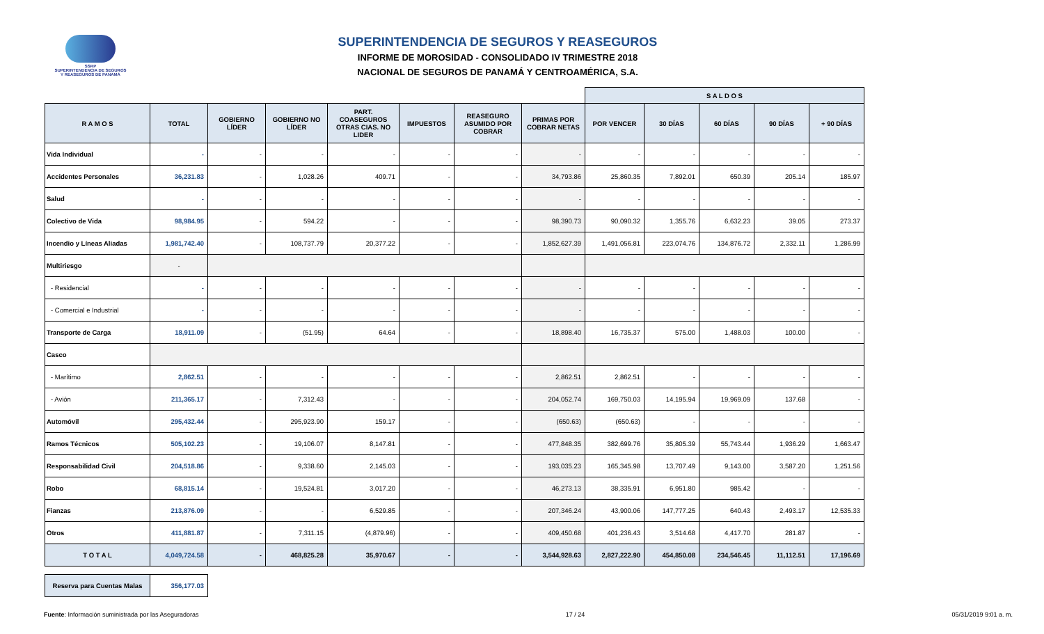SSRP
SUPERINTENDENCIA DE SEGUROS
Y REASEGUROS DE PANAMÁ
SUPERINTENDENCIA DE SEGUROS Y REASEGUROS
INFORME DE MOROSIDAD - CONSOLIDADO IV TRIMESTRE 2018
NACIONAL DE SEGUROS DE PANAMÁ Y CENTROAMÉRICA, S.A.
| | | | | | | | | S A L D O S | | | | |
| --- | --- | --- | --- | --- | --- | --- | --- | --- | --- | --- | --- | --- |
| R A M O S | TOTAL | GOBIERNO LÍDER | GOBIERNO NO LÍDER | PART. COASEGUROS OTRAS CIAS. NO LIDER | IMPUESTOS | REASEGURO ASUMIDO POR COBRAR | PRIMAS POR COBRAR NETAS | POR VENCER | 30 DÍAS | 60 DÍAS | 90 DÍAS | + 90 DÍAS |
| Vida Individual | - | - | - | - | - | - | - | - | - | - | - | - |
| Accidentes Personales | 36,231.83 | - | 1,028.26 | 409.71 | - | - | 34,793.86 | 25,860.35 | 7,892.01 | 650.39 | 205.14 | 185.97 |
| Salud | - | - | - | - | - | - | - | - | - | - | - | - |
| Colectivo de Vida | 98,984.95 | - | 594.22 | - | - | - | 98,390.73 | 90,090.32 | 1,355.76 | 6,632.23 | 39.05 | 273.37 |
| Incendio y Líneas Aliadas | 1,981,742.40 | - | 108,737.79 | 20,377.22 | - | - | 1,852,627.39 | 1,491,056.81 | 223,074.76 | 134,876.72 | 2,332.11 | 1,286.99 |
| Multiriesgo | - | | | | | | | | | | | |
| - Residencial | - | - | - | - | - | - | - | - | - | - | - | - |
| - Comercial e Industrial | - | - | - | - | - | - | - | - | - | - | - | - |
| Transporte de Carga | 18,911.09 | - | (51.95) | 64.64 | - | - | 18,898.40 | 16,735.37 | 575.00 | 1,488.03 | 100.00 | - |
| Casco | | | | | | | | | | | | |
| - Marítimo | 2,862.51 | - | - | - | - | - | 2,862.51 | 2,862.51 | - | - | - | - |
| - Avión | 211,365.17 | - | 7,312.43 | - | - | - | 204,052.74 | 169,750.03 | 14,195.94 | 19,969.09 | 137.68 | - |
| Automóvil | 295,432.44 | - | 295,923.90 | 159.17 | - | - | (650.63) | (650.63) | - | - | - | - |
| Ramos Técnicos | 505,102.23 | - | 19,106.07 | 8,147.81 | - | - | 477,848.35 | 382,699.76 | 35,805.39 | 55,743.44 | 1,936.29 | 1,663.47 |
| Responsabilidad Civil | 204,518.86 | - | 9,338.60 | 2,145.03 | - | - | 193,035.23 | 165,345.98 | 13,707.49 | 9,143.00 | 3,587.20 | 1,251.56 |
| Robo | 68,815.14 | - | 19,524.81 | 3,017.20 | - | - | 46,273.13 | 38,335.91 | 6,951.80 | 985.42 | - | - |
| Fianzas | 213,876.09 | - | - | 6,529.85 | - | - | 207,346.24 | 43,900.06 | 147,777.25 | 640.43 | 2,493.17 | 12,535.33 |
| Otros | 411,881.87 | - | 7,311.15 | (4,879.96) | - | - | 409,450.68 | 401,236.43 | 3,514.68 | 4,417.70 | 281.87 | - |
| T O T A L | 4,049,724.58 | - | 468,825.28 | 35,970.67 | - | - | 3,544,928.63 | 2,827,222.90 | 454,850.08 | 234,546.45 | 11,112.51 | 17,196.69 |
| Reserva para Cuentas Malas | 356,177.03 |
Fuente: Información suministrada por las Aseguradoras 17 / 24 05/31/2019 9:01 a. m.